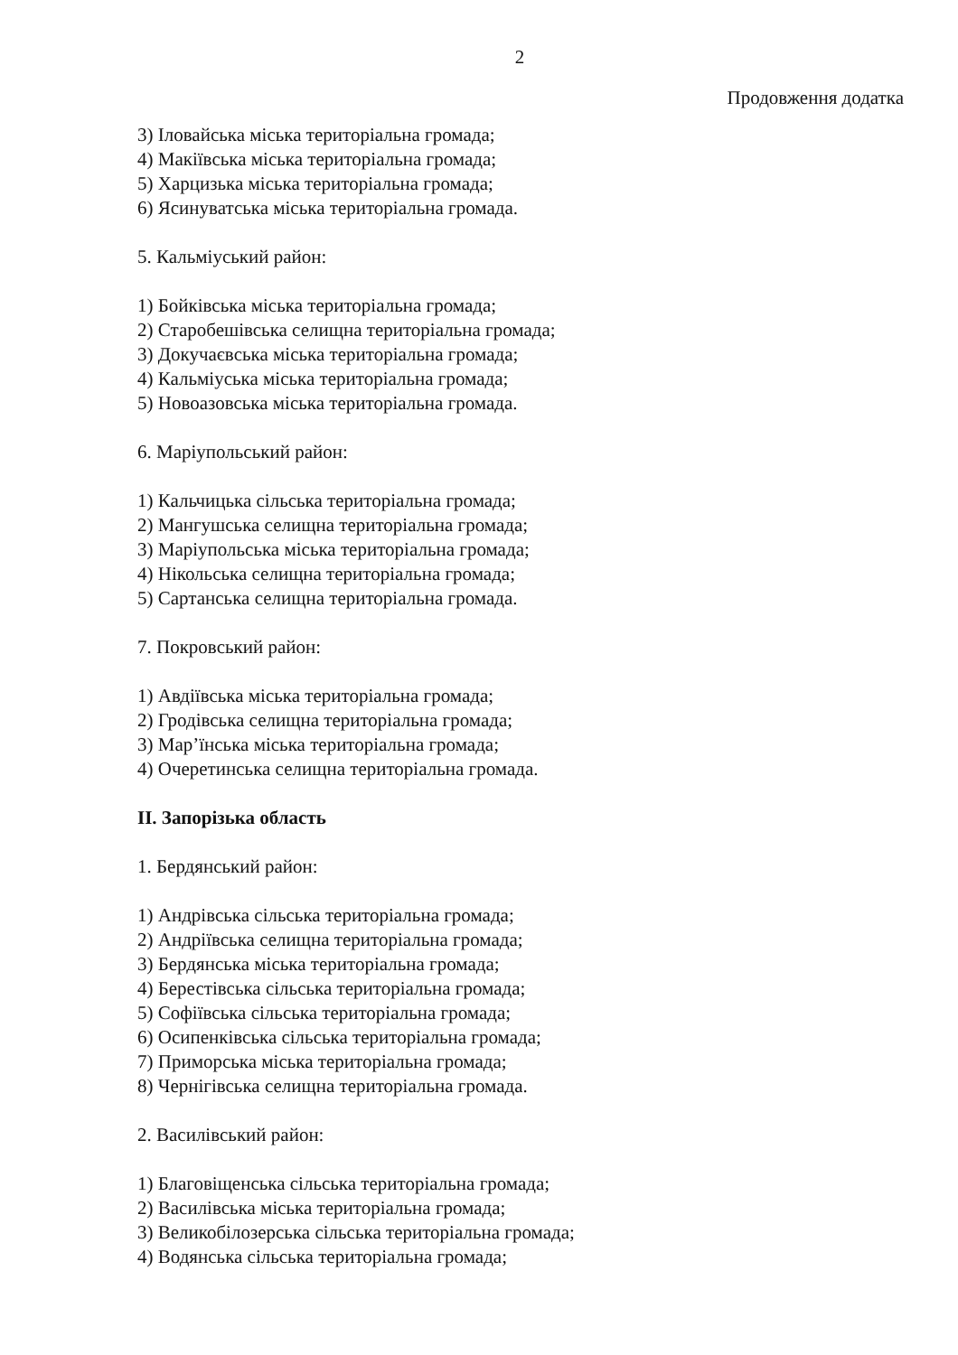2
Продовження додатка
3) Іловайська міська територіальна громада;
4) Макіївська міська територіальна громада;
5) Харцизька міська територіальна громада;
6) Ясинуватська міська територіальна громада.
5. Кальміуський район:
1) Бойківська міська територіальна громада;
2) Старобешівська селищна територіальна громада;
3) Докучаєвська міська територіальна громада;
4) Кальміуська міська територіальна громада;
5) Новоазовська міська територіальна громада.
6. Маріупольський район:
1) Кальчицька сільська територіальна громада;
2) Мангушська селищна територіальна громада;
3) Маріупольська міська територіальна громада;
4) Нікольська селищна територіальна громада;
5) Сартанська селищна територіальна громада.
7. Покровський район:
1) Авдіївська міська територіальна громада;
2) Гродівська селищна територіальна громада;
3) Мар’їнська міська територіальна громада;
4) Очеретинська селищна територіальна громада.
ІІ. Запорізька область
1. Бердянський район:
1) Андрівська сільська територіальна громада;
2) Андріївська селищна територіальна громада;
3) Бердянська міська територіальна громада;
4) Берестівська сільська територіальна громада;
5) Софіївська сільська територіальна громада;
6) Осипенківська сільська територіальна громада;
7) Приморська міська територіальна громада;
8) Чернігівська селищна територіальна громада.
2. Василівський район:
1) Благовіщенська сільська територіальна громада;
2) Василівська міська територіальна громада;
3) Великобілозерська сільська територіальна громада;
4) Водянська сільська територіальна громада;